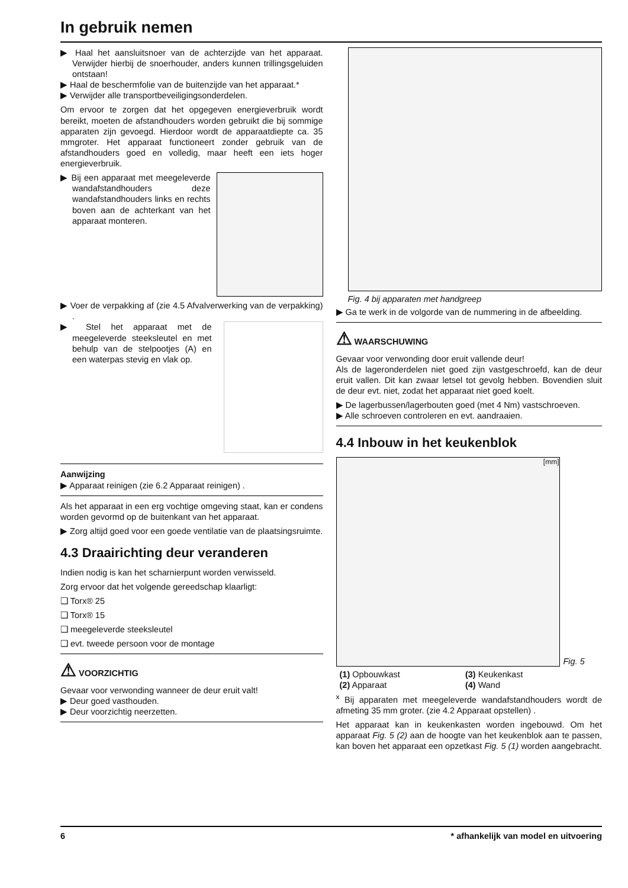In gebruik nemen
▶ Haal het aansluitsnoer van de achterzijde van het apparaat. Verwijder hierbij de snoerhouder, anders kunnen trillingsgeluiden ontstaan!
▶ Haal de beschermfolie van de buitenzijde van het apparaat.*
▶ Verwijder alle transportbeveiligingsonderdelen.
Om ervoor te zorgen dat het opgegeven energieverbruik wordt bereikt, moeten de afstandhouders worden gebruikt die bij sommige apparaten zijn gevoegd. Hierdoor wordt de apparaatdiepte ca. 35 mmgroter. Het apparaat functioneert zonder gebruik van de afstandhouders goed en volledig, maar heeft een iets hoger energieverbruik.
▶ Bij een apparaat met meegeleverde wandafstandhouders deze wandafstandhouders links en rechts boven aan de achterkant van het apparaat monteren.
▶ Voer de verpakking af (zie 4.5 Afvalverwerking van de verpakking) .
▶ Stel het apparaat met de meegeleverde steeksleutel en met behulp van de stelpootjes (A) en een waterpas stevig en vlak op.
Aanwijzing
▶ Apparaat reinigen (zie 6.2 Apparaat reinigen) .
Als het apparaat in een erg vochtige omgeving staat, kan er condens worden gevormd op de buitenkant van het apparaat.
▶ Zorg altijd goed voor een goede ventilatie van de plaatsingsruimte.
4.3 Draairichting deur veranderen
Indien nodig is kan het scharnierpunt worden verwisseld.
Zorg ervoor dat het volgende gereedschap klaarligt:
❑ Torx® 25
❑ Torx® 15
❑ meegeleverde steeksleutel
❑ evt. tweede persoon voor de montage
⚠ VOORZICHTIG
Gevaar voor verwonding wanneer de deur eruit valt!
▶ Deur goed vasthouden.
▶ Deur voorzichtig neerzetten.
Fig. 4 bij apparaten met handgreep
▶ Ga te werk in de volgorde van de nummering in de afbeelding.
⚠ WAARSCHUWING
Gevaar voor verwonding door eruit vallende deur!
Als de lageronderdelen niet goed zijn vastgeschroefd, kan de deur eruit vallen. Dit kan zwaar letsel tot gevolg hebben. Bovendien sluit de deur evt. niet, zodat het apparaat niet goed koelt.
▶ De lagerbussen/lagerbouten goed (met 4 Nm) vastschroeven.
▶ Alle schroeven controleren en evt. aandraaien.
4.4 Inbouw in het keukenblok
[mm]
Fig. 5
| (1) Opbouwkast | (3) Keukenkast |
| (2) Apparaat | (4) Wand |
<sup>x</sup> Bij apparaten met meegeleverde wandafstandhouders wordt de afmeting 35 mm groter. (zie 4.2 Apparaat opstellen) .
Het apparaat kan in keukenkasten worden ingebouwd. Om het apparaat Fig. 5 (2) aan de hoogte van het keukenblok aan te passen, kan boven het apparaat een opzetkast Fig. 5 (1) worden aangebracht.
6 * afhankelijk van model en uitvoering